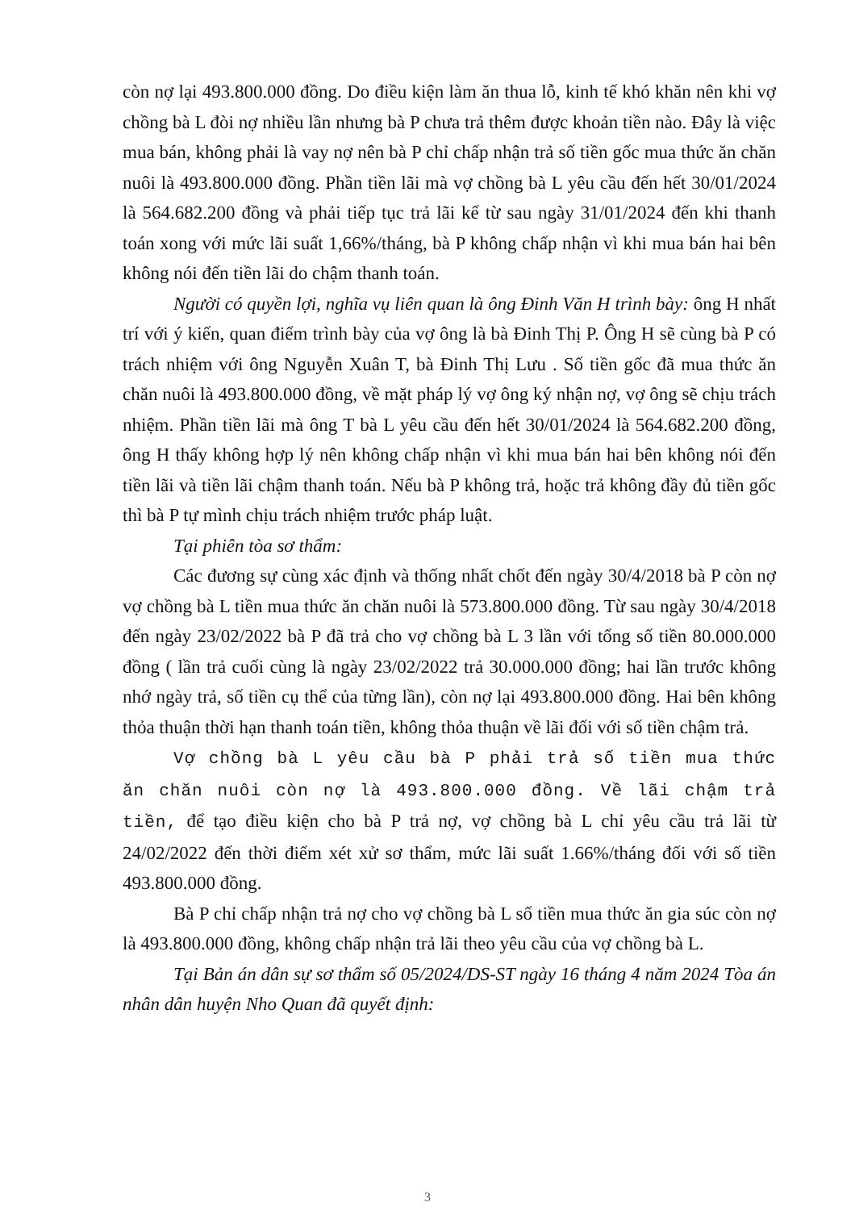còn nợ lại 493.800.000 đồng. Do điều kiện làm ăn thua lỗ, kinh tế khó khăn nên khi vợ chồng bà L đòi nợ nhiều lần nhưng bà P chưa trả thêm được khoản tiền nào. Đây là việc mua bán, không phải là vay nợ nên bà P chỉ chấp nhận trả số tiền gốc mua thức ăn chăn nuôi là 493.800.000 đồng. Phần tiền lãi mà vợ chồng bà L yêu cầu đến hết 30/01/2024 là 564.682.200 đồng và phải tiếp tục trả lãi kể từ sau ngày 31/01/2024 đến khi thanh toán xong với mức lãi suất 1,66%/tháng, bà P không chấp nhận vì khi mua bán hai bên không nói đến tiền lãi do chậm thanh toán.
Người có quyền lợi, nghĩa vụ liên quan là ông Đinh Văn H trình bày: ông H nhất trí với ý kiến, quan điểm trình bày của vợ ông là bà Đinh Thị P. Ông H sẽ cùng bà P có trách nhiệm với ông Nguyễn Xuân T, bà Đinh Thị Lưu . Số tiền gốc đã mua thức ăn chăn nuôi là 493.800.000 đồng, về mặt pháp lý vợ ông ký nhận nợ, vợ ông sẽ chịu trách nhiệm. Phần tiền lãi mà ông T bà L yêu cầu đến hết 30/01/2024 là 564.682.200 đồng, ông H thấy không hợp lý nên không chấp nhận vì khi mua bán hai bên không nói đến tiền lãi và tiền lãi chậm thanh toán. Nếu bà P không trả, hoặc trả không đầy đủ tiền gốc thì bà P tự mình chịu trách nhiệm trước pháp luật.
Tại phiên tòa sơ thẩm:
Các đương sự cùng xác định và thống nhất chốt đến ngày 30/4/2018 bà P còn nợ vợ chồng bà L tiền mua thức ăn chăn nuôi là 573.800.000 đồng. Từ sau ngày 30/4/2018 đến ngày 23/02/2022 bà P đã trả cho vợ chồng bà L 3 lần với tổng số tiền 80.000.000 đồng ( lần trả cuối cùng là ngày 23/02/2022 trả 30.000.000 đồng; hai lần trước không nhớ ngày trả, số tiền cụ thể của từng lần), còn nợ lại 493.800.000 đồng. Hai bên không thỏa thuận thời hạn thanh toán tiền, không thỏa thuận về lãi đối với số tiền chậm trả.
Vợ chồng bà L yêu cầu bà P phải trả số tiền mua thức ăn chăn nuôi còn nợ là 493.800.000 đồng. Về lãi chậm trả tiền, để tạo điều kiện cho bà P trả nợ, vợ chồng bà L chỉ yêu cầu trả lãi từ 24/02/2022 đến thời điểm xét xử sơ thẩm, mức lãi suất 1.66%/tháng đối với số tiền 493.800.000 đồng.
Bà P chỉ chấp nhận trả nợ cho vợ chồng bà L số tiền mua thức ăn gia súc còn nợ là 493.800.000 đồng, không chấp nhận trả lãi theo yêu cầu của vợ chồng bà L.
Tại Bản án dân sự sơ thẩm số 05/2024/DS-ST ngày 16 tháng 4 năm 2024 Tòa án nhân dân huyện Nho Quan đã quyết định:
3